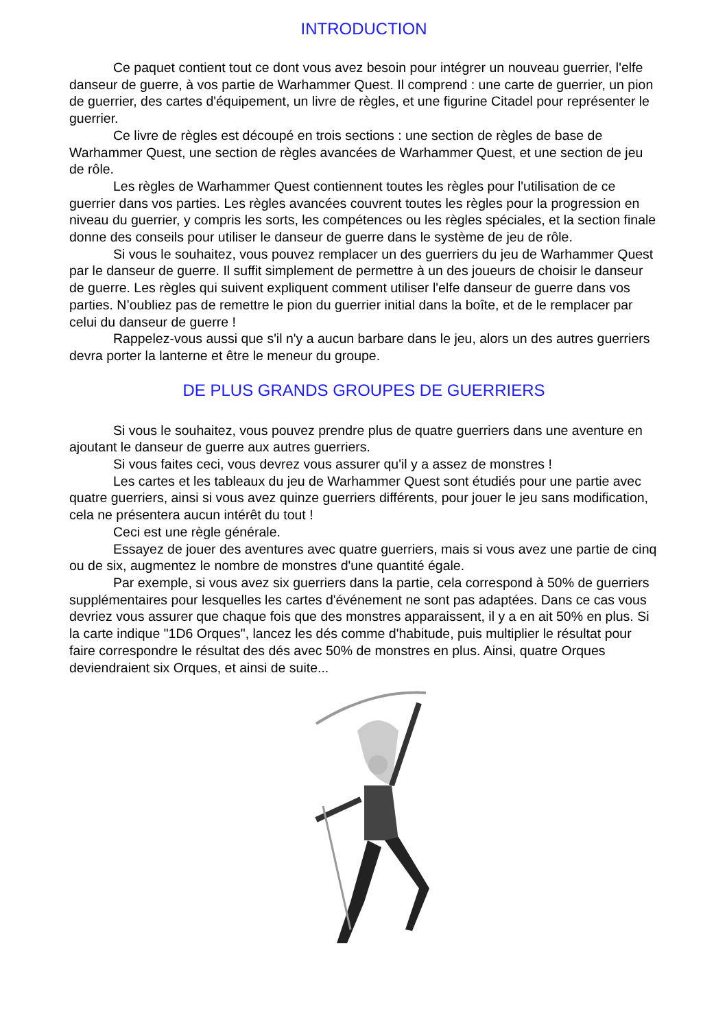INTRODUCTION
Ce paquet contient tout ce dont vous avez besoin pour intégrer un nouveau guerrier, l'elfe danseur de guerre, à vos partie de Warhammer Quest. Il comprend : une carte de guerrier, un pion de guerrier, des cartes d'équipement, un livre de règles, et une figurine Citadel pour représenter le guerrier.
Ce livre de règles est découpé en trois sections : une section de règles de base de Warhammer Quest, une section de règles avancées de Warhammer Quest, et une section de jeu de rôle.
Les règles de Warhammer Quest contiennent toutes les règles pour l'utilisation de ce guerrier dans vos parties. Les règles avancées couvrent toutes les règles pour la progression en niveau du guerrier, y compris les sorts, les compétences ou les règles spéciales, et la section finale donne des conseils pour utiliser le danseur de guerre dans le système de jeu de rôle.
Si vous le souhaitez, vous pouvez remplacer un des guerriers du jeu de Warhammer Quest par le danseur de guerre. Il suffit simplement de permettre à un des joueurs de choisir le danseur de guerre. Les règles qui suivent expliquent comment utiliser l'elfe danseur de guerre dans vos parties. N’oubliez pas de remettre le pion du guerrier initial dans la boîte, et de le remplacer par celui du danseur de guerre !
Rappelez-vous aussi que s'il n'y a aucun barbare dans le jeu, alors un des autres guerriers devra porter la lanterne et être le meneur du groupe.
DE PLUS GRANDS GROUPES DE GUERRIERS
Si vous le souhaitez, vous pouvez prendre plus de quatre guerriers dans une aventure en ajoutant le danseur de guerre aux autres guerriers.
Si vous faites ceci, vous devrez vous assurer qu'il y a assez de monstres !
Les cartes et les tableaux du jeu de Warhammer Quest sont étudiés pour une partie avec quatre guerriers, ainsi si vous avez quinze guerriers différents, pour jouer le jeu sans modification, cela ne présentera aucun intérêt du tout !
Ceci est une règle générale.
Essayez de jouer des aventures avec quatre guerriers, mais si vous avez une partie de cinq ou de six, augmentez le nombre de monstres d'une quantité égale.
Par exemple, si vous avez six guerriers dans la partie, cela correspond à 50% de guerriers supplémentaires pour lesquelles les cartes d'événement ne sont pas adaptées. Dans ce cas vous devriez vous assurer que chaque fois que des monstres apparaissent, il y a en ait 50% en plus. Si la carte indique "1D6 Orques", lancez les dés comme d'habitude, puis multiplier le résultat pour faire correspondre le résultat des dés avec 50% de monstres en plus. Ainsi, quatre Orques deviendraient six Orques, et ainsi de suite...